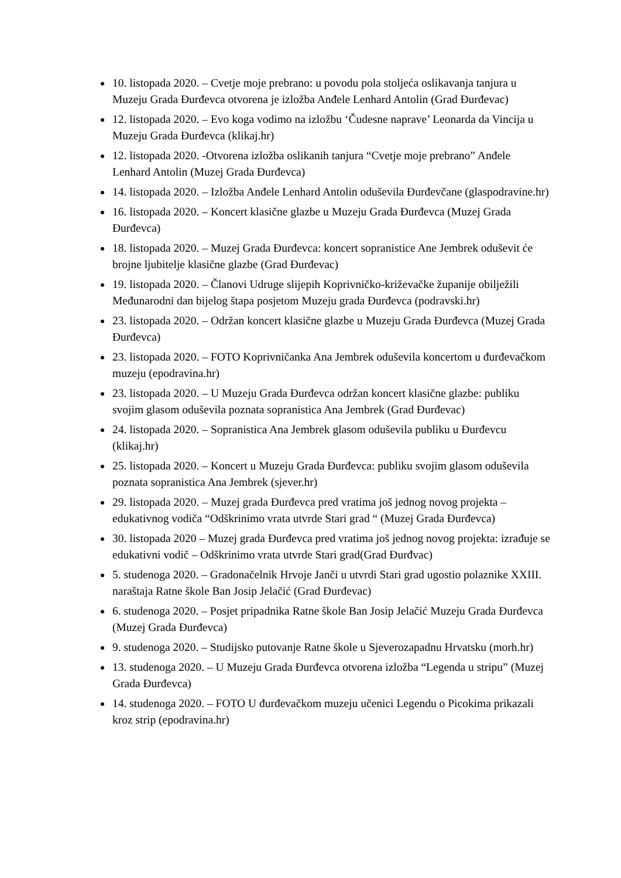10. listopada 2020. – Cvetje moje prebrano: u povodu pola stoljeća oslikavanja tanjura u Muzeju Grada Đurđevca otvorena je izložba Anđele Lenhard Antolin (Grad Đurđevac)
12. listopada 2020. – Evo koga vodimo na izložbu ‘Čudesne naprave’ Leonarda da Vincija u Muzeju Grada Đurđevca (klikaj.hr)
12. listopada 2020. -Otvorena izložba oslikanih tanjura “Cvetje moje prebrano” Anđele Lenhard Antolin (Muzej Grada Đurđevca)
14. listopada 2020. – Izložba Anđele Lenhard Antolin oduševila Đurđevčane (glaspodravine.hr)
16. listopada 2020. – Koncert klasične glazbe u Muzeju Grada Đurđevca (Muzej Grada Đurđevca)
18. listopada 2020. – Muzej Grada Đurđevca: koncert sopranistice Ane Jembrek oduševit će brojne ljubitelje klasične glazbe (Grad Đurđevac)
19. listopada 2020. – Članovi Udruge slijepih Koprivničko-križevačke županije obilježili Međunarodni dan bijelog štapa posjetom Muzeju grada Đurđevca (podravski.hr)
23. listopada 2020. – Održan koncert klasične glazbe u Muzeju Grada Đurđevca (Muzej Grada Đurđevca)
23. listopada 2020. – FOTO Koprivničanka Ana Jembrek oduševila koncertom u đurđevačkom muzeju (epodravina.hr)
23. listopada 2020. – U Muzeju Grada Đurđevca održan koncert klasične glazbe: publiku svojim glasom oduševila poznata sopranistica Ana Jembrek (Grad Đurđevac)
24. listopada 2020. – Sopranistica Ana Jembrek glasom oduševila publiku u Đurđevcu (klikaj.hr)
25. listopada 2020. – Koncert u Muzeju Grada Đurđevca: publiku svojim glasom oduševila poznata sopranistica Ana Jembrek (sjever.hr)
29. listopada 2020. – Muzej grada Đurđevca pred vratima još jednog novog projekta – edukativnog vodiča “Odškrinimo vrata utvrde Stari grad “ (Muzej Grada Đurđevca)
30. listopada 2020 – Muzej grada Đurđevca pred vratima još jednog novog projekta: izrađuje se edukativni vodič – Odškrinimo vrata utvrde Stari grad(Grad Đurđvac)
5. studenoga 2020. – Gradonačelnik Hrvoje Janči u utvrdi Stari grad ugostio polaznike XXIII. naraštaja Ratne škole Ban Josip Jelačić (Grad Đurđevac)
6. studenoga 2020. – Posjet pripadnika Ratne škole Ban Josip Jelačić Muzeju Grada Đurđevca (Muzej Grada Đurđevca)
9. studenoga 2020. – Studijsko putovanje Ratne škole u Sjeverozapadnu Hrvatsku (morh.hr)
13. studenoga 2020. – U Muzeju Grada Đurđevca otvorena izložba “Legenda u stripu” (Muzej Grada Đurđevca)
14. studenoga 2020. – FOTO U đurđevačkom muzeju učenici Legendu o Picokima prikazali kroz strip (epodravina.hr)